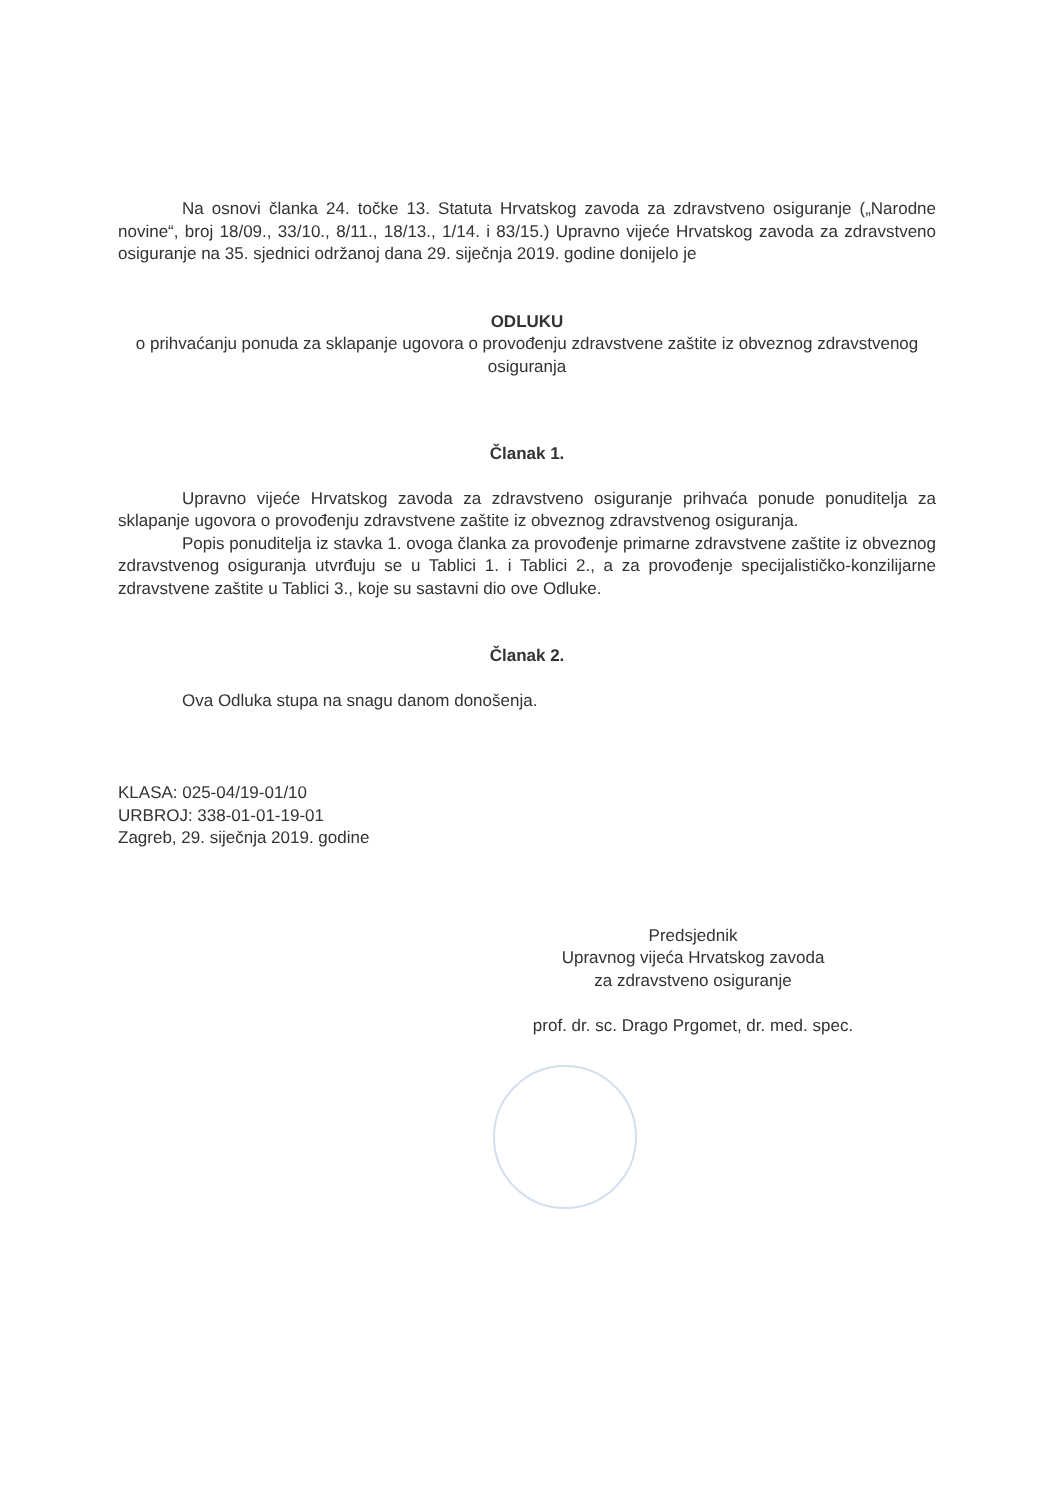Na osnovi članka 24. točke 13. Statuta Hrvatskog zavoda za zdravstveno osiguranje („Narodne novine“, broj 18/09., 33/10., 8/11., 18/13., 1/14. i 83/15.) Upravno vijeće Hrvatskog zavoda za zdravstveno osiguranje na 35. sjednici održanoj dana 29. siječnja 2019. godine donijelo je
ODLUKU
o prihvaćanju ponuda za sklapanje ugovora o provođenju zdravstvene zaštite iz obveznog zdravstvenog osiguranja
Članak 1.
Upravno vijeće Hrvatskog zavoda za zdravstveno osiguranje prihvaća ponude ponuditelja za sklapanje ugovora o provođenju zdravstvene zaštite iz obveznog zdravstvenog osiguranja.
Popis ponuditelja iz stavka 1. ovoga članka za provođenje primarne zdravstvene zaštite iz obveznog zdravstvenog osiguranja utvrđuju se u Tablici 1. i Tablici 2., a za provođenje specijalističko-konzilijarne zdravstvene zaštite u Tablici 3., koje su sastavni dio ove Odluke.
Članak 2.
Ova Odluka stupa na snagu danom donošenja.
KLASA: 025-04/19-01/10
URBROJ: 338-01-01-19-01
Zagreb, 29. siječnja 2019. godine
Predsjednik
Upravnog vijeća Hrvatskog zavoda
za zdravstveno osiguranje
prof. dr. sc. Drago Prgomet, dr. med. spec.